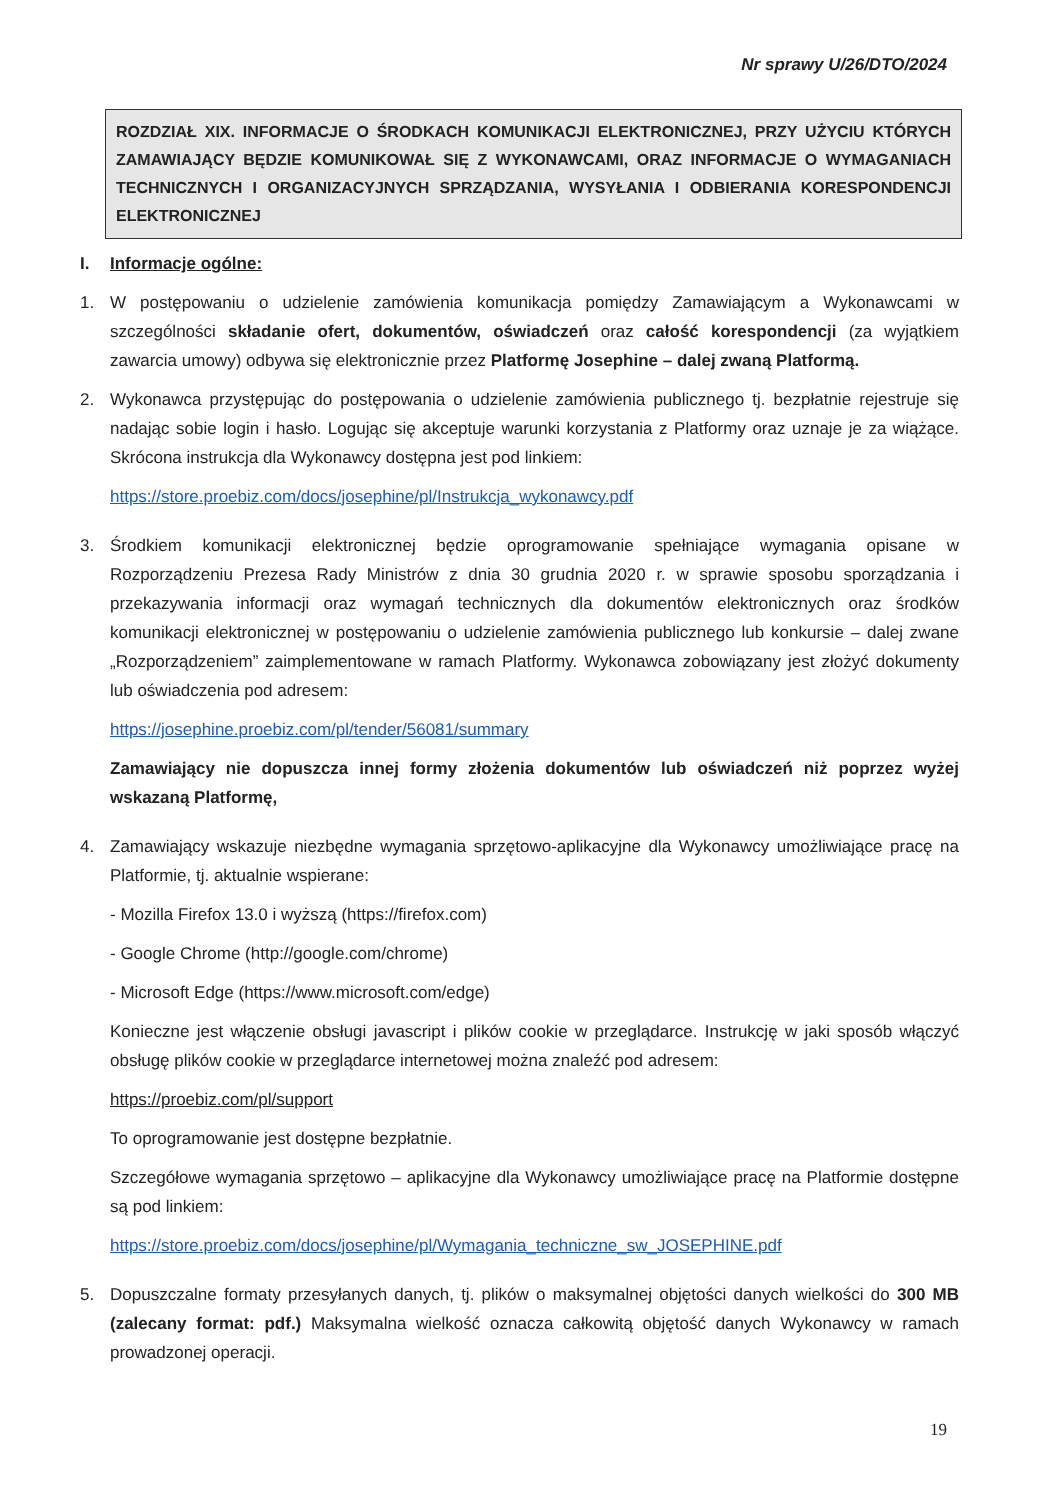Nr sprawy U/26/DTO/2024
ROZDZIAŁ XIX. INFORMACJE O ŚRODKACH KOMUNIKACJI ELEKTRONICZNEJ, PRZY UŻYCIU KTÓRYCH ZAMAWIAJĄCY BĘDZIE KOMUNIKOWAŁ SIĘ Z WYKONAWCAMI, ORAZ INFORMACJE O WYMAGANIACH TECHNICZNYCH I ORGANIZACYJNYCH SPRZĄDZANIA, WYSYŁANIA I ODBIERANIA KORESPONDENCJI ELEKTRONICZNEJ
I. Informacje ogólne:
1. W postępowaniu o udzielenie zamówienia komunikacja pomiędzy Zamawiającym a Wykonawcami w szczególności składanie ofert, dokumentów, oświadczeń oraz całość korespondencji (za wyjątkiem zawarcia umowy) odbywa się elektronicznie przez Platformę Josephine – dalej zwaną Platformą.
2. Wykonawca przystępując do postępowania o udzielenie zamówienia publicznego tj. bezpłatnie rejestruje się nadając sobie login i hasło. Logując się akceptuje warunki korzystania z Platformy oraz uznaje je za wiążące. Skrócona instrukcja dla Wykonawcy dostępna jest pod linkiem:
https://store.proebiz.com/docs/josephine/pl/Instrukcja_wykonawcy.pdf
3. Środkiem komunikacji elektronicznej będzie oprogramowanie spełniające wymagania opisane w Rozporządzeniu Prezesa Rady Ministrów z dnia 30 grudnia 2020 r. w sprawie sposobu sporządzania i przekazywania informacji oraz wymagań technicznych dla dokumentów elektronicznych oraz środków komunikacji elektronicznej w postępowaniu o udzielenie zamówienia publicznego lub konkursie – dalej zwane „Rozporządzeniem” zaimplementowane w ramach Platformy. Wykonawca zobowiązany jest złożyć dokumenty lub oświadczenia pod adresem:
https://josephine.proebiz.com/pl/tender/56081/summary
Zamawiający nie dopuszcza innej formy złożenia dokumentów lub oświadczeń niż poprzez wyżej wskazaną Platformę,
4. Zamawiający wskazuje niezbędne wymagania sprzętowo-aplikacyjne dla Wykonawcy umożliwiające pracę na Platformie, tj. aktualnie wspierane:
- Mozilla Firefox 13.0 i wyższą (https://firefox.com)
- Google Chrome (http://google.com/chrome)
- Microsoft Edge (https://www.microsoft.com/edge)
Konieczne jest włączenie obsługi javascript i plików cookie w przeglądarce. Instrukcję w jaki sposób włączyć obsługę plików cookie w przeglądarce internetowej można znaleźć pod adresem:
https://proebiz.com/pl/support
To oprogramowanie jest dostępne bezpłatnie.
Szczegółowe wymagania sprzętowo – aplikacyjne dla Wykonawcy umożliwiające pracę na Platformie dostępne są pod linkiem:
https://store.proebiz.com/docs/josephine/pl/Wymagania_techniczne_sw_JOSEPHINE.pdf
5. Dopuszczalne formaty przesyłanych danych, tj. plików o maksymalnej objętości danych wielkości do 300 MB (zalecany format: pdf.) Maksymalna wielkość oznacza całkowitą objętość danych Wykonawcy w ramach prowadzonej operacji.
19